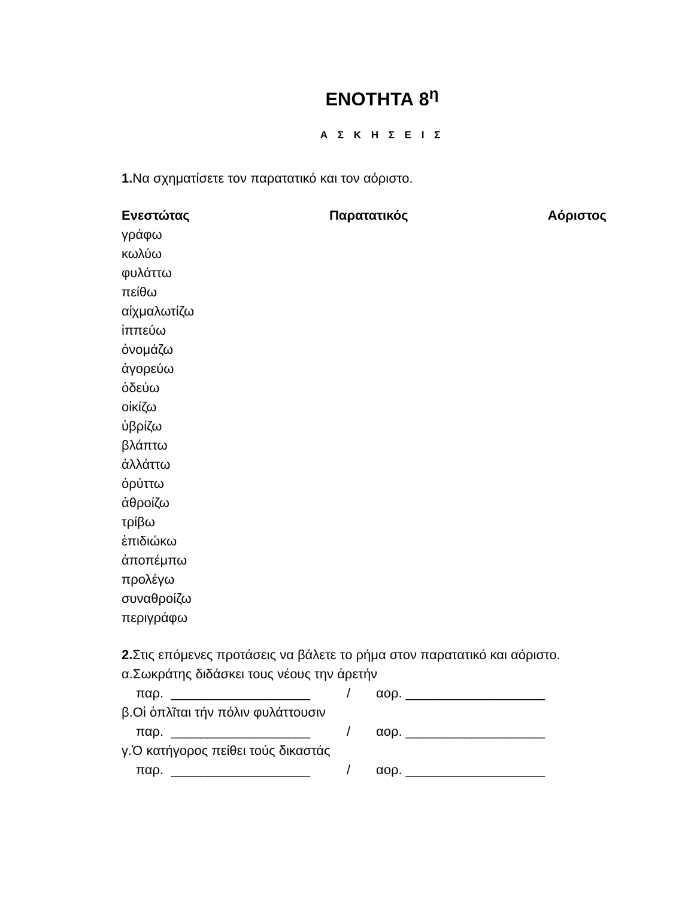ΕΝΟΤΗΤΑ 8<sup>η</sup>
Α Σ Κ Η Σ Ε Ι Σ
1. Να σχηματίσετε τον παρατατικό και τον αόριστο.
Ενεστώτας Παρατατικός Αόριστος
γράφω
κωλύω
φυλάττω
πείθω
αἰχμαλωτίζω
ἱππεύω
ὀνομάζω
ἀγορεύω
ὁδεύω
οἰκίζω
ὑβρίζω
βλάπτω
ἀλλάττω
ὀρύττω
ἀθροίζω
τρίβω
ἐπιδιώκω
ἀποπέμπω
προλέγω
συναθροίζω
περιγράφω
2. Στις επόμενες προτάσεις να βάλετε το ρήμα στον παρατατικό και αόριστο.
α.Σωκράτης διδάσκει τους νέους την ἀρετήν
παρ. ___________________ / αορ. ___________________
β.Οἱ ὁπλῖται τήν πόλιν φυλάττουσιν
παρ. ___________________ / αορ. ___________________
γ.Ὁ κατήγορος πείθει τούς δικαστάς
παρ. ___________________ / αορ. ___________________